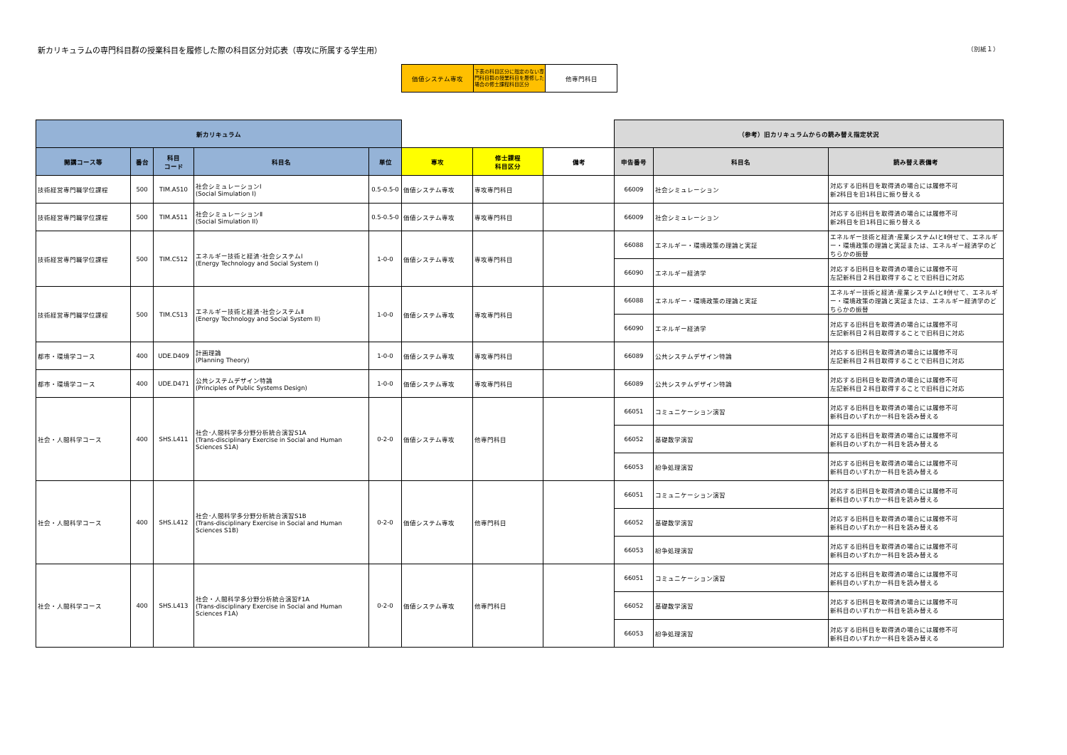新カリキュラムの専門科目群の授業科目を履修した際の科目区分対応表（専攻に所属する学生用）
（別紙１）
| 価値システム専攻 | 下表の科目区分に指定のない専門科目群の授業科目を履修した場合の修士課程科目区分 | 他専門科目 |
| 新カリキュラム | | | | | | | | （参考）旧カリキュラムからの読み替え指定状況 | | |
| 開講コース等 | 番台 | 科目 コード | 科目名 | 単位 | 専攻 | 修士課程 科目区分 | 備考 | 申告番号 | 科目名 | 読み替え表備考 |
| 技術経営専門職学位課程 | 500 | TIM.A510 | 社会シミュレーションⅠ (Social Simulation I) | 0.5-0.5-0 | 価値システム専攻 | 専攻専門科目 | | 66009 | 社会シミュレーション | 対応する旧科目を取得済の場合には履修不可 新2科目を旧1科目に振り替える |
| 技術経営専門職学位課程 | 500 | TIM.A511 | 社会シミュレーションⅡ (Social Simulation II) | 0.5-0.5-0 | 価値システム専攻 | 専攻専門科目 | | 66009 | 社会シミュレーション | 対応する旧科目を取得済の場合には履修不可 新2科目を旧1科目に振り替える |
| 技術経営専門職学位課程 | 500 | TIM.C512 | エネルギー技術と経済･社会システムⅠ (Energy Technology and Social System I) | 1-0-0 | 価値システム専攻 | 専攻専門科目 | | 66088 | エネルギー・環境政策の理論と実証 | エネルギー技術と経済･産業システムⅠとⅡ併せて、エネルギー・環境政策の理論と実証または、エネルギー経済学のどちらかの振替 |
| | | | | | | | | 66090 | エネルギー経済学 | 対応する旧科目を取得済の場合には履修不可 左記新科目２科目取得することで旧科目に対応 |
| 技術経営専門職学位課程 | 500 | TIM.C513 | エネルギー技術と経済･社会システムⅡ (Energy Technology and Social System II) | 1-0-0 | 価値システム専攻 | 専攻専門科目 | | 66088 | エネルギー・環境政策の理論と実証 | エネルギー技術と経済･産業システムⅠとⅡ併せて、エネルギー・環境政策の理論と実証または、エネルギー経済学のどちらかの振替 |
| | | | | | | | | 66090 | エネルギー経済学 | 対応する旧科目を取得済の場合には履修不可 左記新科目２科目取得することで旧科目に対応 |
| 都市・環境学コース | 400 | UDE.D409 | 計画理論 (Planning Theory) | 1-0-0 | 価値システム専攻 | 専攻専門科目 | | 66089 | 公共システムデザイン特論 | 対応する旧科目を取得済の場合には履修不可 左記新科目２科目取得することで旧科目に対応 |
| 都市・環境学コース | 400 | UDE.D471 | 公共システムデザイン特論 (Principles of Public Systems Design) | 1-0-0 | 価値システム専攻 | 専攻専門科目 | | 66089 | 公共システムデザイン特論 | 対応する旧科目を取得済の場合には履修不可 左記新科目２科目取得することで旧科目に対応 |
| 社会・人間科学コース | 400 | SHS.L411 | 社会･人間科学多分野分析統合演習S1A (Trans-disciplinary Exercise in Social and Human Sciences S1A) | 0-2-0 | 価値システム専攻 | 他専門科目 | | 66051 | コミュニケーション演習 | 対応する旧科目を取得済の場合には履修不可 新科目のいずれか一科目を読み替える |
| | | | | | | | | 66052 | 基礎数学演習 | 対応する旧科目を取得済の場合には履修不可 新科目のいずれか一科目を読み替える |
| | | | | | | | | 66053 | 紛争処理演習 | 対応する旧科目を取得済の場合には履修不可 新科目のいずれか一科目を読み替える |
| 社会・人間科学コース | 400 | SHS.L412 | 社会･人間科学多分野分析統合演習S1B (Trans-disciplinary Exercise in Social and Human Sciences S1B) | 0-2-0 | 価値システム専攻 | 他専門科目 | | 66051 | コミュニケーション演習 | 対応する旧科目を取得済の場合には履修不可 新科目のいずれか一科目を読み替える |
| | | | | | | | | 66052 | 基礎数学演習 | 対応する旧科目を取得済の場合には履修不可 新科目のいずれか一科目を読み替える |
| | | | | | | | | 66053 | 紛争処理演習 | 対応する旧科目を取得済の場合には履修不可 新科目のいずれか一科目を読み替える |
| 社会・人間科学コース | 400 | SHS.L413 | 社会・人間科学多分野分析統合演習F1A (Trans-disciplinary Exercise in Social and Human Sciences F1A) | 0-2-0 | 価値システム専攻 | 他専門科目 | | 66051 | コミュニケーション演習 | 対応する旧科目を取得済の場合には履修不可 新科目のいずれか一科目を読み替える |
| | | | | | | | | 66052 | 基礎数学演習 | 対応する旧科目を取得済の場合には履修不可 新科目のいずれか一科目を読み替える |
| | | | | | | | | 66053 | 紛争処理演習 | 対応する旧科目を取得済の場合には履修不可 新科目のいずれか一科目を読み替える |